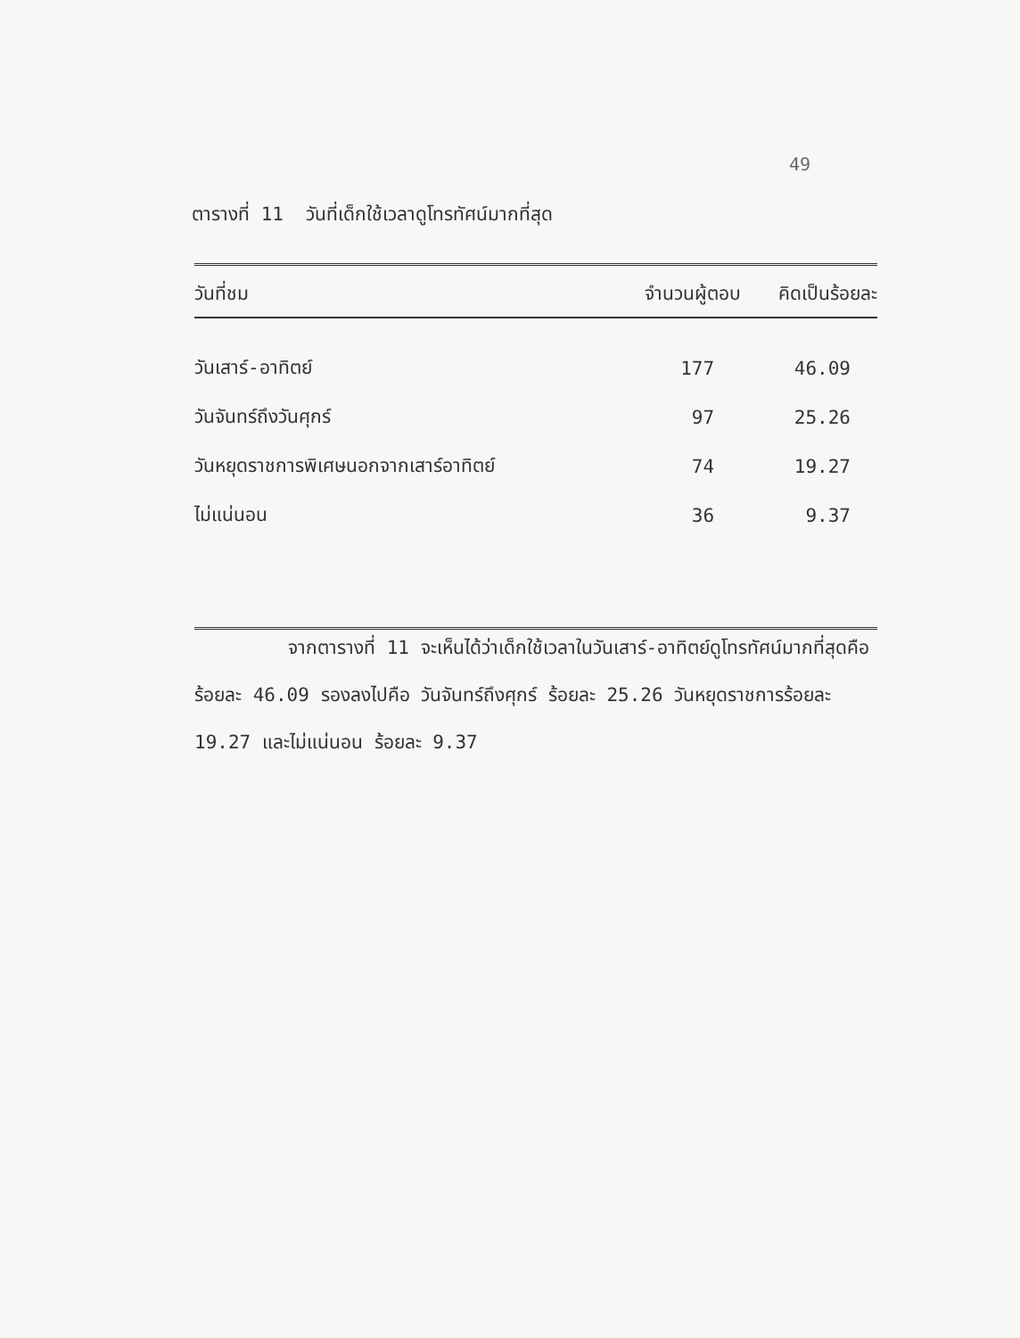49
ตารางที่ 11 วันที่เด็กใช้เวลาดูโทรทัศน์มากที่สุด
| วันที่ชม | จำนวนผู้ตอบ | คิดเป็นร้อยละ |
| --- | --- | --- |
| วันเสาร์-อาทิตย์ | 177 | 46.09 |
| วันจันทร์ถึงวันศุกร์ | 97 | 25.26 |
| วันหยุดราชการพิเศษนอกจากเสาร์อาทิตย์ | 74 | 19.27 |
| ไม่แน่นอน | 36 | 9.37 |
จากตารางที่ 11 จะเห็นได้ว่าเด็กใช้เวลาในวันเสาร์-อาทิตย์ดูโทรทัศน์มากที่สุดคือร้อยละ 46.09 รองลงไปคือ วันจันทร์ถึงศุกร์ ร้อยละ 25.26 วันหยุดราชการร้อยละ 19.27 และไม่แน่นอน ร้อยละ 9.37